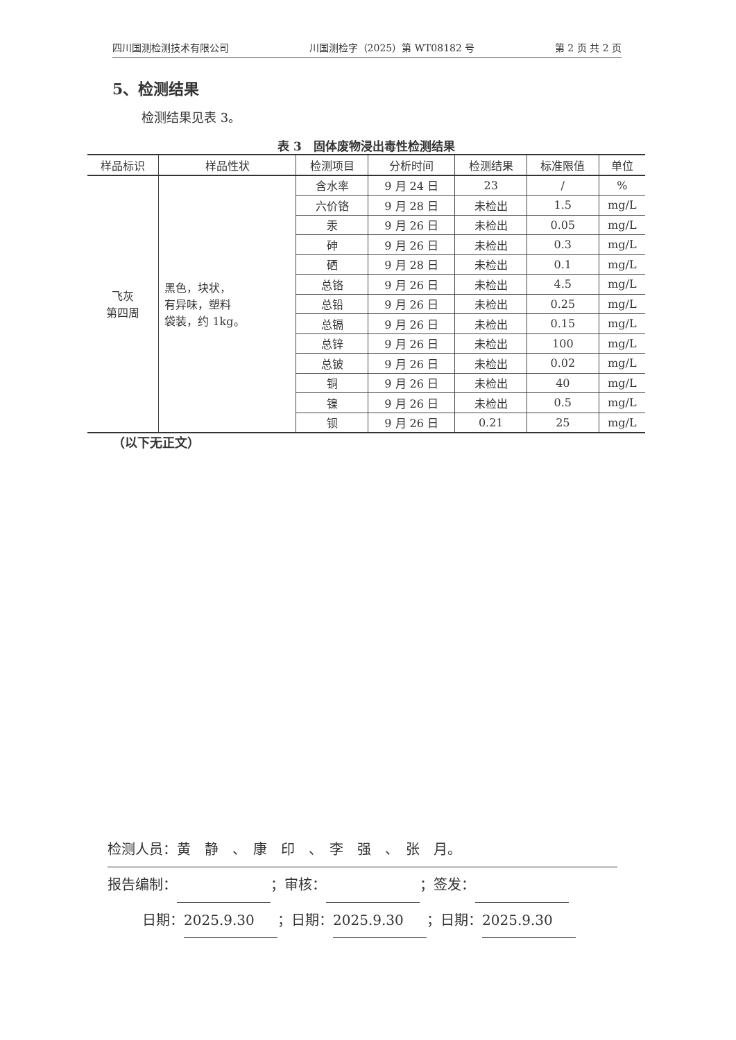四川国测检测技术有限公司 川国测检字（2025）第 WT08182 号 第 2 页 共 2 页
5、检测结果
检测结果见表 3。
表 3　固体废物浸出毒性检测结果
| 样品标识 | 样品性状 | 检测项目 | 分析时间 | 检测结果 | 标准限值 | 单位 |
| --- | --- | --- | --- | --- | --- | --- |
| 飞灰 第四周 | 黑色，块状， 有异味，塑料 袋装，约 1kg。 | 含水率 | 9 月 24 日 | 23 | / | % |
| | | 六价铬 | 9 月 28 日 | 未检出 | 1.5 | mg/L |
| | | 汞 | 9 月 26 日 | 未检出 | 0.05 | mg/L |
| | | 砷 | 9 月 26 日 | 未检出 | 0.3 | mg/L |
| | | 硒 | 9 月 28 日 | 未检出 | 0.1 | mg/L |
| | | 总铬 | 9 月 26 日 | 未检出 | 4.5 | mg/L |
| | | 总铅 | 9 月 26 日 | 未检出 | 0.25 | mg/L |
| | | 总镉 | 9 月 26 日 | 未检出 | 0.15 | mg/L |
| | | 总锌 | 9 月 26 日 | 未检出 | 100 | mg/L |
| | | 总铍 | 9 月 26 日 | 未检出 | 0.02 | mg/L |
| | | 铜 | 9 月 26 日 | 未检出 | 40 | mg/L |
| | | 镍 | 9 月 26 日 | 未检出 | 0.5 | mg/L |
| | | 钡 | 9 月 26 日 | 0.21 | 25 | mg/L |
（以下无正文）
检测人员：黄　静　、　康　印　、　李　强　、　张　月。
报告编制： ；审核： ；签发：
日期： 2025.9.30 ；日期： 2025.9.30 ；日期： 2025.9.30